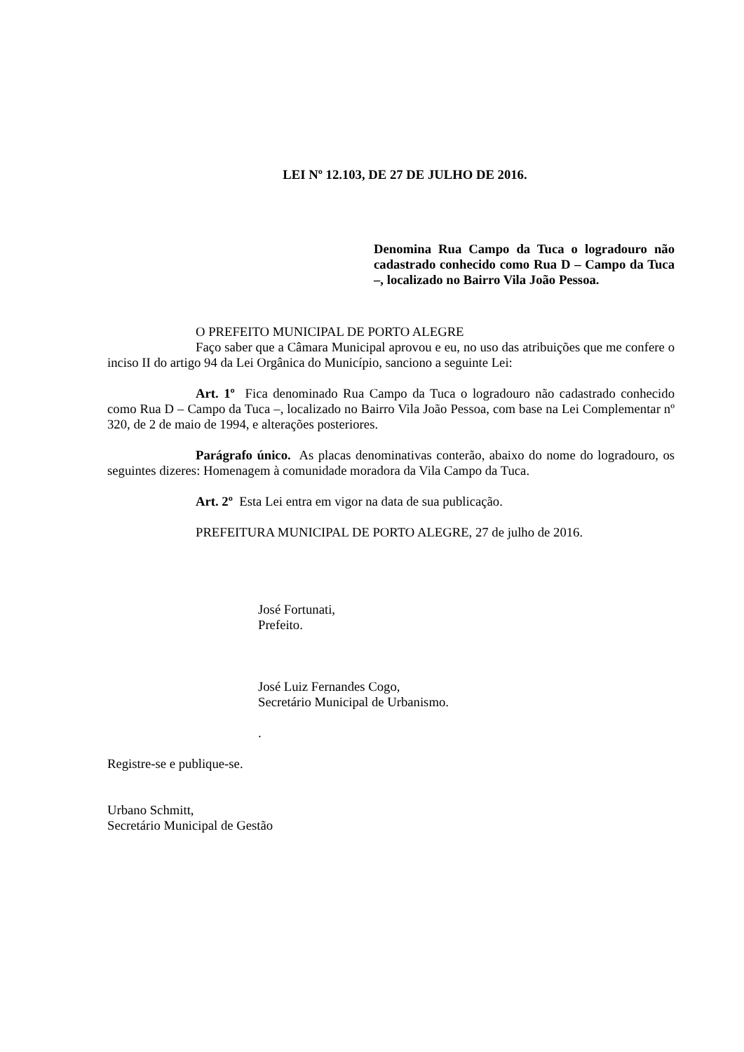LEI Nº 12.103, DE 27 DE JULHO DE 2016.
Denomina Rua Campo da Tuca o logradouro não cadastrado conhecido como Rua D – Campo da Tuca –, localizado no Bairro Vila João Pessoa.
O PREFEITO MUNICIPAL DE PORTO ALEGRE
Faço saber que a Câmara Municipal aprovou e eu, no uso das atribuições que me confere o inciso II do artigo 94 da Lei Orgânica do Município, sanciono a seguinte Lei:
Art. 1º Fica denominado Rua Campo da Tuca o logradouro não cadastrado conhecido como Rua D – Campo da Tuca –, localizado no Bairro Vila João Pessoa, com base na Lei Complementar nº 320, de 2 de maio de 1994, e alterações posteriores.
Parágrafo único. As placas denominativas conterão, abaixo do nome do logradouro, os seguintes dizeres: Homenagem à comunidade moradora da Vila Campo da Tuca.
Art. 2º Esta Lei entra em vigor na data de sua publicação.
PREFEITURA MUNICIPAL DE PORTO ALEGRE, 27 de julho de 2016.
José Fortunati,
Prefeito.
José Luiz Fernandes Cogo,
Secretário Municipal de Urbanismo.
.
Registre-se e publique-se.
Urbano Schmitt,
Secretário Municipal de Gestão